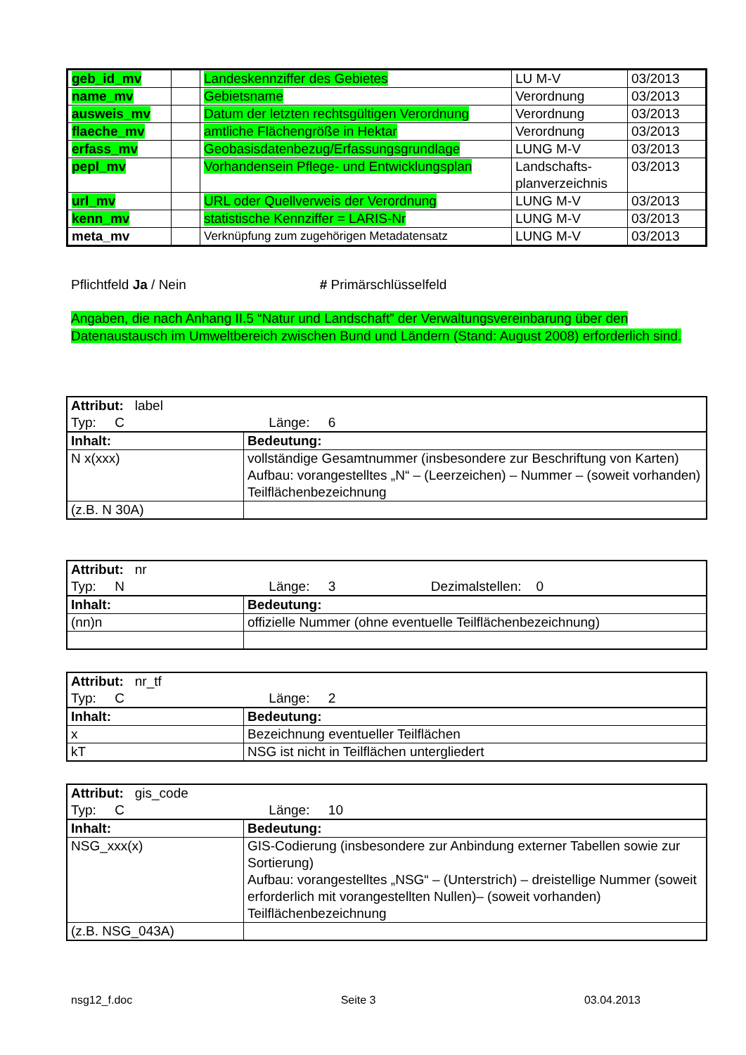| geb_id_mv | | Landeskennziffer des Gebietes | LU M-V | 03/2013 |
| name_mv | | Gebietsname | Verordnung | 03/2013 |
| ausweis_mv | | Datum der letzten rechtsgültigen Verordnung | Verordnung | 03/2013 |
| flaeche_mv | | amtliche Flächengröße in Hektar | Verordnung | 03/2013 |
| erfass_mv | | Geobasisdatenbezug/Erfassungsgrundlage | LUNG M-V | 03/2013 |
| pepl_mv | | Vorhandensein Pflege- und Entwicklungsplan | Landschafts- planverzeichnis | 03/2013 |
| url_mv | | URL oder Quellverweis der Verordnung | LUNG M-V | 03/2013 |
| kenn_mv | | statistische Kennziffer = LARIS-Nr | LUNG M-V | 03/2013 |
| meta_mv | | Verknüpfung zum zugehörigen Metadatensatz | LUNG M-V | 03/2013 |
Pflichtfeld Ja / Nein # Primärschlüsselfeld
Angaben, die nach Anhang II.5 “Natur und Landschaft” der Verwaltungsvereinbarung über den Datenaustausch im Umweltbereich zwischen Bund und Ländern (Stand: August 2008) erforderlich sind.
| Attribut: label Typ: C Länge: 6 | |
| Inhalt: | Bedeutung: |
| N x(xxx) | vollständige Gesamtnummer (insbesondere zur Beschriftung von Karten) Aufbau: vorangestelltes „N“ – (Leerzeichen) – Nummer – (soweit vorhanden) Teilflächenbezeichnung |
| (z.B. N 30A) | |
| Attribut: nr Typ: N Länge: 3 Dezimalstellen: 0 | |
| Inhalt: | Bedeutung: |
| (nn)n | offizielle Nummer (ohne eventuelle Teilflächenbezeichnung) |
| Attribut: nr_tf Typ: C Länge: 2 | |
| Inhalt: | Bedeutung: |
| x | Bezeichnung eventueller Teilflächen |
| kT | NSG ist nicht in Teilflächen untergliedert |
| Attribut: gis_code Typ: C Länge: 10 | |
| Inhalt: | Bedeutung: |
| NSG_xxx(x) | GIS-Codierung (insbesondere zur Anbindung externer Tabellen sowie zur Sortierung) Aufbau: vorangestelltes „NSG“ – (Unterstrich) – dreistellige Nummer (soweit erforderlich mit vorangestellten Nullen)– (soweit vorhanden) Teilflächenbezeichnung |
| (z.B. NSG_043A) | |
nsg12_f.doc Seite 3 03.04.2013